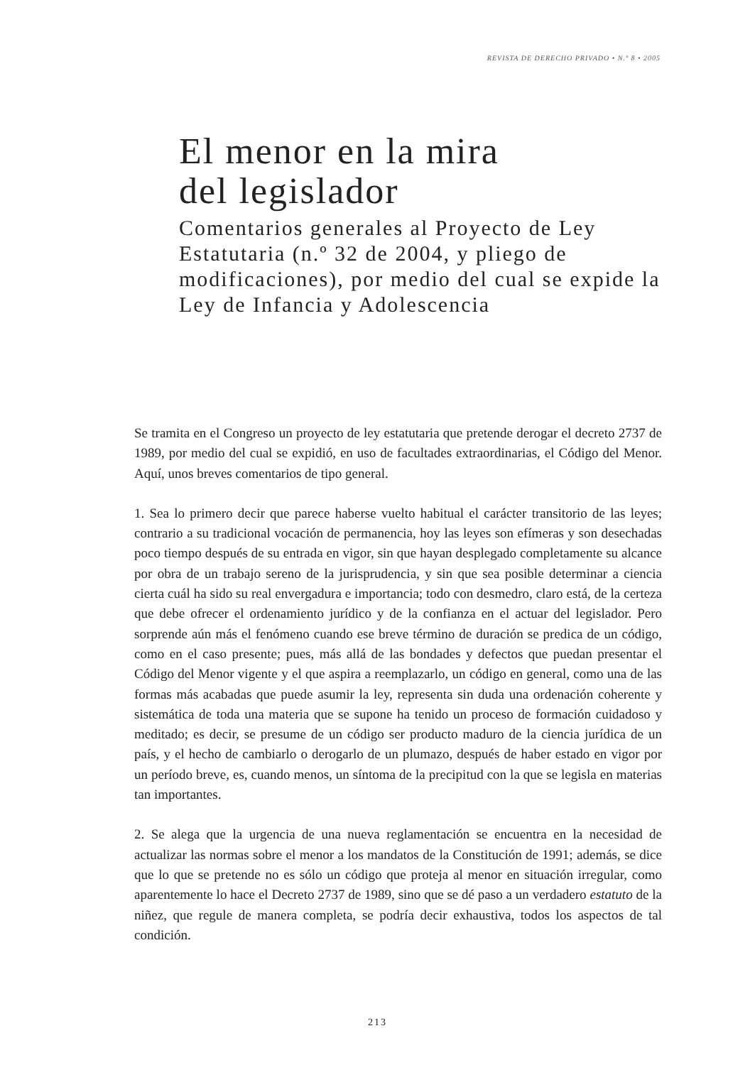REVISTA DE DERECHO PRIVADO • N.º 8 • 2005
El menor en la mira
del legislador
Comentarios generales al Proyecto de Ley Estatutaria (n.º 32 de 2004, y pliego de modificaciones), por medio del cual se expide la Ley de Infancia y Adolescencia
Se tramita en el Congreso un proyecto de ley estatutaria que pretende derogar el decreto 2737 de 1989, por medio del cual se expidió, en uso de facultades extraordinarias, el Código del Menor. Aquí, unos breves comentarios de tipo general.
1. Sea lo primero decir que parece haberse vuelto habitual el carácter transitorio de las leyes; contrario a su tradicional vocación de permanencia, hoy las leyes son efímeras y son desechadas poco tiempo después de su entrada en vigor, sin que hayan desplegado completamente su alcance por obra de un trabajo sereno de la jurisprudencia, y sin que sea posible determinar a ciencia cierta cuál ha sido su real envergadura e importancia; todo con desmedro, claro está, de la certeza que debe ofrecer el ordenamiento jurídico y de la confianza en el actuar del legislador. Pero sorprende aún más el fenómeno cuando ese breve término de duración se predica de un código, como en el caso presente; pues, más allá de las bondades y defectos que puedan presentar el Código del Menor vigente y el que aspira a reemplazarlo, un código en general, como una de las formas más acabadas que puede asumir la ley, representa sin duda una ordenación coherente y sistemática de toda una materia que se supone ha tenido un proceso de formación cuidadoso y meditado; es decir, se presume de un código ser producto maduro de la ciencia jurídica de un país, y el hecho de cambiarlo o derogarlo de un plumazo, después de haber estado en vigor por un período breve, es, cuando menos, un síntoma de la precipitud con la que se legisla en materias tan importantes.
2. Se alega que la urgencia de una nueva reglamentación se encuentra en la necesidad de actualizar las normas sobre el menor a los mandatos de la Constitución de 1991; además, se dice que lo que se pretende no es sólo un código que proteja al menor en situación irregular, como aparentemente lo hace el Decreto 2737 de 1989, sino que se dé paso a un verdadero estatuto de la niñez, que regule de manera completa, se podría decir exhaustiva, todos los aspectos de tal condición.
213